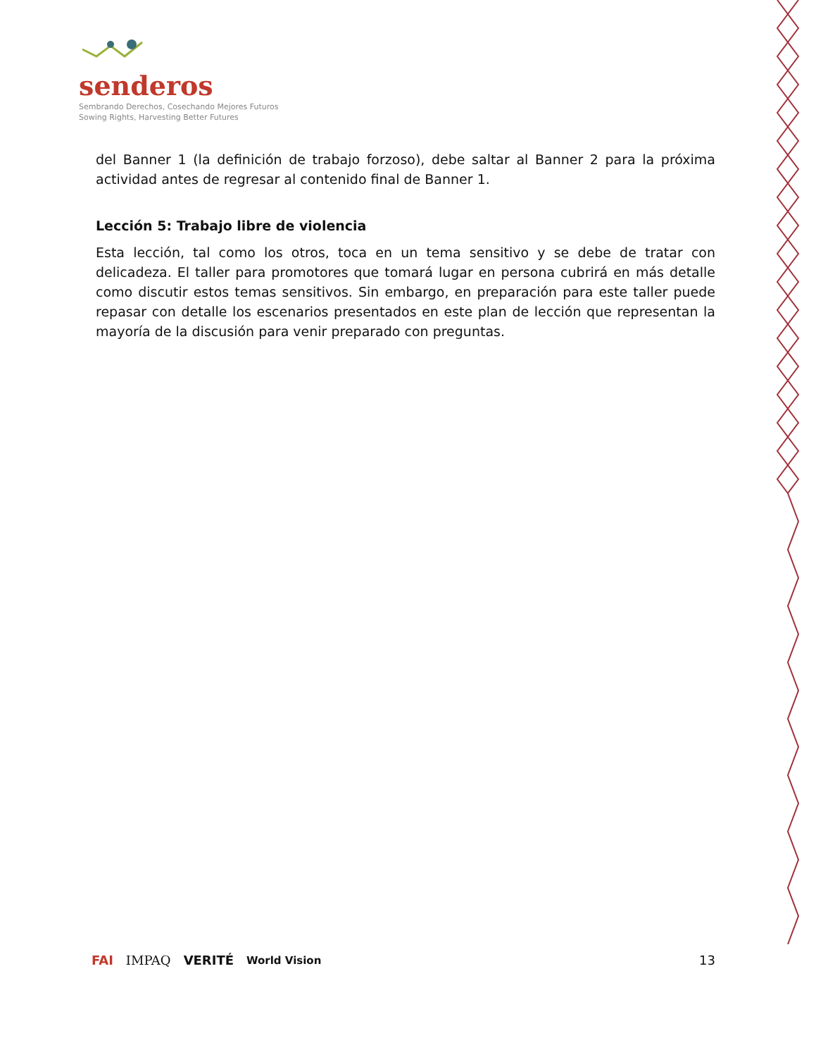senderos
Sembrando Derechos, Cosechando Mejores Futuros
Sowing Rights, Harvesting Better Futures
del Banner 1 (la definición de trabajo forzoso), debe saltar al Banner 2 para la próxima actividad antes de regresar al contenido final de Banner 1.
Lección 5: Trabajo libre de violencia
Esta lección, tal como los otros, toca en un tema sensitivo y se debe de tratar con delicadeza. El taller para promotores que tomará lugar en persona cubrirá en más detalle como discutir estos temas sensitivos. Sin embargo, en preparación para este taller puede repasar con detalle los escenarios presentados en este plan de lección que representan la mayoría de la discusión para venir preparado con preguntas.
FAI IMPAQ VERITÉ World Vision 13